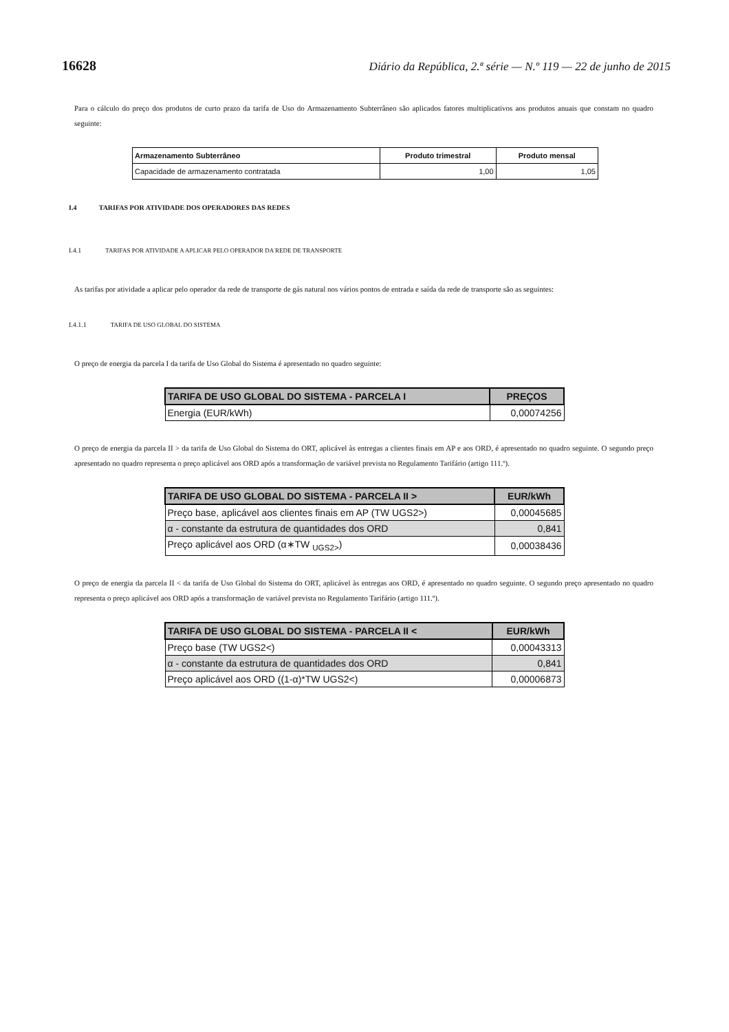16628 Diário da República, 2.ª série — N.º 119 — 22 de junho de 2015
Para o cálculo do preço dos produtos de curto prazo da tarifa de Uso do Armazenamento Subterrâneo são aplicados fatores multiplicativos aos produtos anuais que constam no quadro seguinte:
| Armazenamento Subterrâneo | Produto trimestral | Produto mensal |
| --- | --- | --- |
| Capacidade de armazenamento contratada | 1,00 | 1,05 |
I.4 TARIFAS POR ATIVIDADE DOS OPERADORES DAS REDES
I.4.1 TARIFAS POR ATIVIDADE A APLICAR PELO OPERADOR DA REDE DE TRANSPORTE
As tarifas por atividade a aplicar pelo operador da rede de transporte de gás natural nos vários pontos de entrada e saída da rede de transporte são as seguintes:
I.4.1.1 TARIFA DE USO GLOBAL DO SISTEMA
O preço de energia da parcela I da tarifa de Uso Global do Sistema é apresentado no quadro seguinte:
| TARIFA DE USO GLOBAL DO SISTEMA - PARCELA I | PREÇOS |
| --- | --- |
| Energia (EUR/kWh) | 0,00074256 |
O preço de energia da parcela II > da tarifa de Uso Global do Sistema do ORT, aplicável às entregas a clientes finais em AP e aos ORD, é apresentado no quadro seguinte. O segundo preço apresentado no quadro representa o preço aplicável aos ORD após a transformação de variável prevista no Regulamento Tarifário (artigo 111.º).
| TARIFA DE USO GLOBAL DO SISTEMA - PARCELA II > | EUR/kWh |
| --- | --- |
| Preço base, aplicável aos clientes finais em AP (TW UGS2>) | 0,00045685 |
| α - constante da estrutura de quantidades dos ORD | 0,841 |
| Preço aplicável aos ORD (α∗TW <sub>UGS2></sub>) | 0,00038436 |
O preço de energia da parcela II < da tarifa de Uso Global do Sistema do ORT, aplicável às entregas aos ORD, é apresentado no quadro seguinte. O segundo preço apresentado no quadro representa o preço aplicável aos ORD após a transformação de variável prevista no Regulamento Tarifário (artigo 111.º).
| TARIFA DE USO GLOBAL DO SISTEMA - PARCELA II < | EUR/kWh |
| --- | --- |
| Preço base (TW UGS2<) | 0,00043313 |
| α - constante da estrutura de quantidades dos ORD | 0,841 |
| Preço aplicável aos ORD ((1-α)*TW UGS2<) | 0,00006873 |